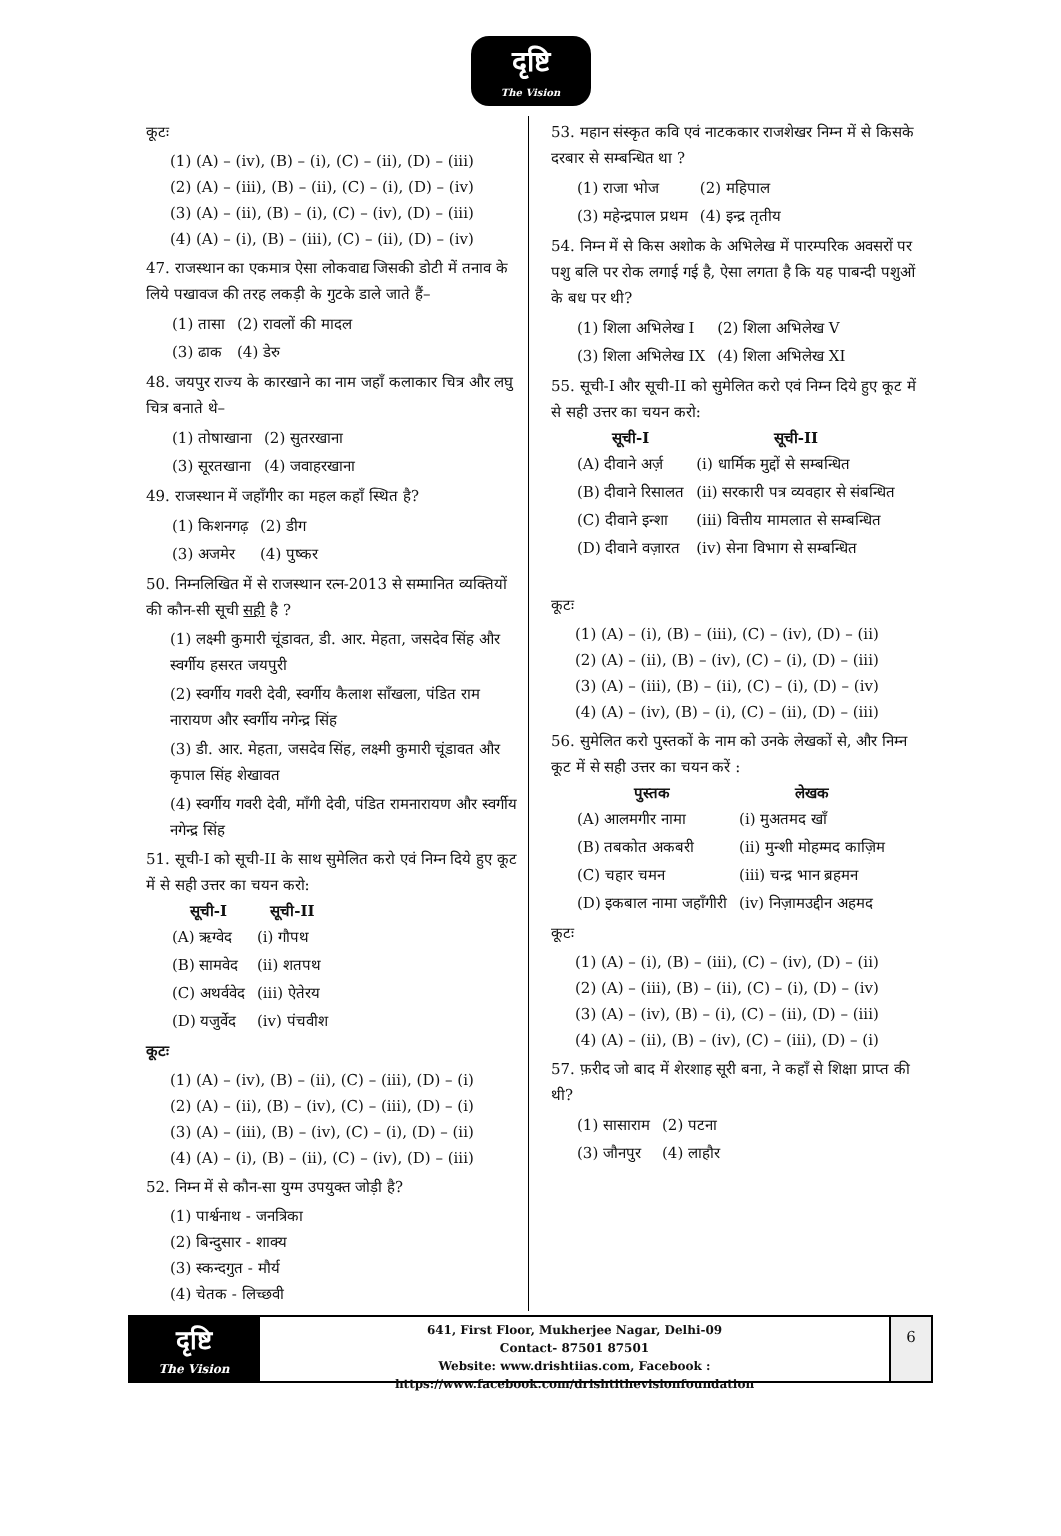दृष्टि
The Vision
कूटः
(1) (A) – (iv), (B) – (i), (C) – (ii), (D) – (iii)
(2) (A) – (iii), (B) – (ii), (C) – (i), (D) – (iv)
(3) (A) – (ii), (B) – (i), (C) – (iv), (D) – (iii)
(4) (A) – (i), (B) – (iii), (C) – (ii), (D) – (iv)
47. राजस्थान का एकमात्र ऐसा लोकवाद्य जिसकी डोटी में तनाव के लिये पखावज की तरह लकड़ी के गुटके डाले जाते हैं–
| (1) तासा | (2) रावलों की मादल |
| (3) ढाक | (4) डेरु |
48. जयपुर राज्य के कारखाने का नाम जहाँ कलाकार चित्र और लघु चित्र बनाते थे–
| (1) तोषाखाना | (2) सुतरखाना |
| (3) सूरतखाना | (4) जवाहरखाना |
49. राजस्थान में जहाँगीर का महल कहाँ स्थित है?
| (1) किशनगढ़ | (2) डीग |
| (3) अजमेर | (4) पुष्कर |
50. निम्नलिखित में से राजस्थान रत्न-2013 से सम्मानित व्यक्तियों की कौन-सी सूची सही है ?
(1) लक्ष्मी कुमारी चूंडावत, डी. आर. मेहता, जसदेव सिंह और स्वर्गीय हसरत जयपुरी
(2) स्वर्गीय गवरी देवी, स्वर्गीय कैलाश साँखला, पंडित राम नारायण और स्वर्गीय नगेन्द्र सिंह
(3) डी. आर. मेहता, जसदेव सिंह, लक्ष्मी कुमारी चूंडावत और कृपाल सिंह शेखावत
(4) स्वर्गीय गवरी देवी, माँगी देवी, पंडित रामनारायण और स्वर्गीय नगेन्द्र सिंह
51. सूची-I को सूची-II के साथ सुमेलित करो एवं निम्न दिये हुए कूट में से सही उत्तर का चयन करो:
| सूची-I | सूची-II |
| --- | --- |
| (A) ऋग्वेद | (i) गौपथ |
| (B) सामवेद | (ii) शतपथ |
| (C) अथर्ववेद | (iii) ऐतेरय |
| (D) यजुर्वेद | (iv) पंचवीश |
कूटः
(1) (A) – (iv), (B) – (ii), (C) – (iii), (D) – (i)
(2) (A) – (ii), (B) – (iv), (C) – (iii), (D) – (i)
(3) (A) – (iii), (B) – (iv), (C) – (i), (D) – (ii)
(4) (A) – (i), (B) – (ii), (C) – (iv), (D) – (iii)
52. निम्न में से कौन-सा युग्म उपयुक्त जोड़ी है?
(1) पार्श्वनाथ - जनत्रिका
(2) बिन्दुसार - शाक्य
(3) स्कन्दगुत - मौर्य
(4) चेतक - लिच्छवी
53. महान संस्कृत कवि एवं नाटककार राजशेखर निम्न में से किसके दरबार से सम्बन्धित था ?
| (1) राजा भोज | (2) महिपाल |
| (3) महेन्द्रपाल प्रथम | (4) इन्द्र तृतीय |
54. निम्न में से किस अशोक के अभिलेख में पारम्परिक अवसरों पर पशु बलि पर रोक लगाई गई है, ऐसा लगता है कि यह पाबन्दी पशुओं के बध पर थी?
| (1) शिला अभिलेख I | (2) शिला अभिलेख V |
| (3) शिला अभिलेख IX | (4) शिला अभिलेख XI |
55. सूची-I और सूची-II को सुमेलित करो एवं निम्न दिये हुए कूट में से सही उत्तर का चयन करो:
| सूची-I | सूची-II |
| --- | --- |
| (A) दीवाने अर्ज़ | (i) धार्मिक मुद्दों से सम्बन्धित |
| (B) दीवाने रिसालत | (ii) सरकारी पत्र व्यवहार से संबन्धित |
| (C) दीवाने इन्शा | (iii) वित्तीय मामलात से सम्बन्धित |
| (D) दीवाने वज़ारत | (iv) सेना विभाग से सम्बन्धित |
कूटः
(1) (A) – (i), (B) – (iii), (C) – (iv), (D) – (ii)
(2) (A) – (ii), (B) – (iv), (C) – (i), (D) – (iii)
(3) (A) – (iii), (B) – (ii), (C) – (i), (D) – (iv)
(4) (A) – (iv), (B) – (i), (C) – (ii), (D) – (iii)
56. सुमेलित करो पुस्तकों के नाम को उनके लेखकों से, और निम्न कूट में से सही उत्तर का चयन करें :
| पुस्तक | लेखक |
| --- | --- |
| (A) आलमगीर नामा | (i) मुअतमद खाँ |
| (B) तबकोत अकबरी | (ii) मुन्शी मोहम्मद काज़िम |
| (C) चहार चमन | (iii) चन्द्र भान ब्रहमन |
| (D) इकबाल नामा जहाँगीरी | (iv) निज़ामउद्दीन अहमद |
कूटः
(1) (A) – (i), (B) – (iii), (C) – (iv), (D) – (ii)
(2) (A) – (iii), (B) – (ii), (C) – (i), (D) – (iv)
(3) (A) – (iv), (B) – (i), (C) – (ii), (D) – (iii)
(4) (A) – (ii), (B) – (iv), (C) – (iii), (D) – (i)
57. फ़रीद जो बाद में शेरशाह सूरी बना, ने कहाँ से शिक्षा प्राप्त की थी?
| (1) सासाराम | (2) पटना |
| (3) जौनपुर | (4) लाहौर |
दृष्टि
The Vision
641, First Floor, Mukherjee Nagar, Delhi-09
Contact- 87501 87501
Website: www.drishtiias.com, Facebook : https://www.facebook.com/drishtithevisionfoundation
6